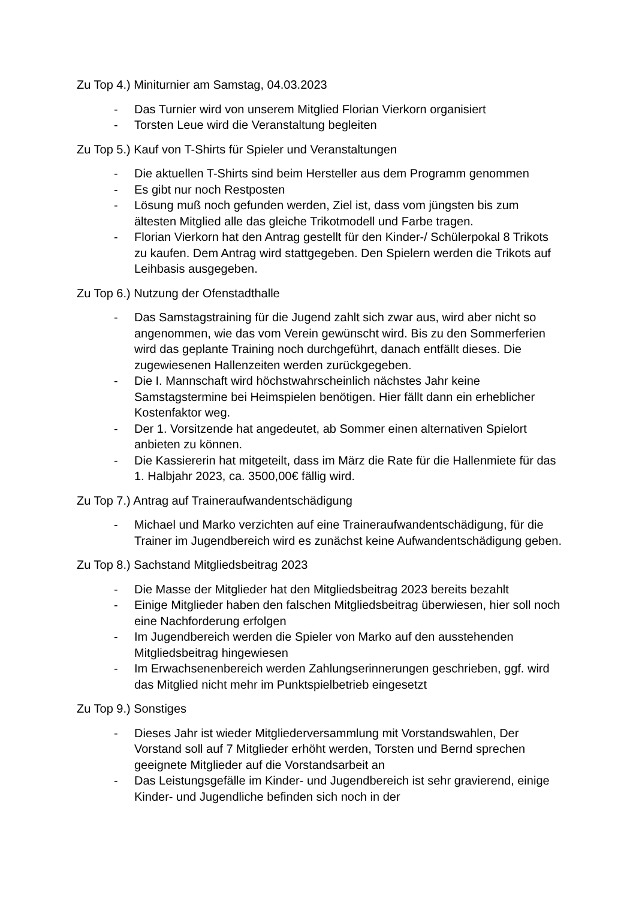Zu Top 4.) Miniturnier am Samstag, 04.03.2023
- Das Turnier wird von unserem Mitglied Florian Vierkorn organisiert
- Torsten Leue wird die Veranstaltung begleiten
Zu Top 5.) Kauf von T-Shirts für Spieler und Veranstaltungen
- Die aktuellen T-Shirts sind beim Hersteller aus dem Programm genommen
- Es gibt nur noch Restposten
- Lösung muß noch gefunden werden, Ziel ist, dass vom jüngsten bis zum ältesten Mitglied alle das gleiche Trikotmodell und Farbe tragen.
- Florian Vierkorn hat den Antrag gestellt für den Kinder-/ Schülerpokal 8 Trikots zu kaufen. Dem Antrag wird stattgegeben. Den Spielern werden die Trikots auf Leihbasis ausgegeben.
Zu Top 6.) Nutzung der Ofenstadthalle
- Das Samstagstraining für die Jugend zahlt sich zwar aus, wird aber nicht so angenommen, wie das vom Verein gewünscht wird. Bis zu den Sommerferien wird das geplante Training noch durchgeführt, danach entfällt dieses. Die zugewiesenen Hallenzeiten werden zurückgegeben.
- Die I. Mannschaft wird höchstwahrscheinlich nächstes Jahr keine Samstagstermine bei Heimspielen benötigen. Hier fällt dann ein erheblicher Kostenfaktor weg.
- Der 1. Vorsitzende hat angedeutet, ab Sommer einen alternativen Spielort anbieten zu können.
- Die Kassiererin hat mitgeteilt, dass im März die Rate für die Hallenmiete für das 1. Halbjahr 2023, ca. 3500,00€ fällig wird.
Zu Top 7.) Antrag auf Traineraufwandentschädigung
- Michael und Marko verzichten auf eine Traineraufwandentschädigung, für die Trainer im Jugendbereich wird es zunächst keine Aufwandentschädigung geben.
Zu Top 8.) Sachstand Mitgliedsbeitrag 2023
- Die Masse der Mitglieder hat den Mitgliedsbeitrag 2023 bereits bezahlt
- Einige Mitglieder haben den falschen Mitgliedsbeitrag überwiesen, hier soll noch eine Nachforderung erfolgen
- Im Jugendbereich werden die Spieler von Marko auf den ausstehenden Mitgliedsbeitrag hingewiesen
- Im Erwachsenenbereich werden Zahlungserinnerungen geschrieben, ggf. wird das Mitglied nicht mehr im Punktspielbetrieb eingesetzt
Zu Top 9.) Sonstiges
- Dieses Jahr ist wieder Mitgliederversammlung mit Vorstandswahlen, Der Vorstand soll auf 7 Mitglieder erhöht werden, Torsten und Bernd sprechen geeignete Mitglieder auf die Vorstandsarbeit an
- Das Leistungsgefälle im Kinder- und Jugendbereich ist sehr gravierend, einige Kinder- und Jugendliche befinden sich noch in der